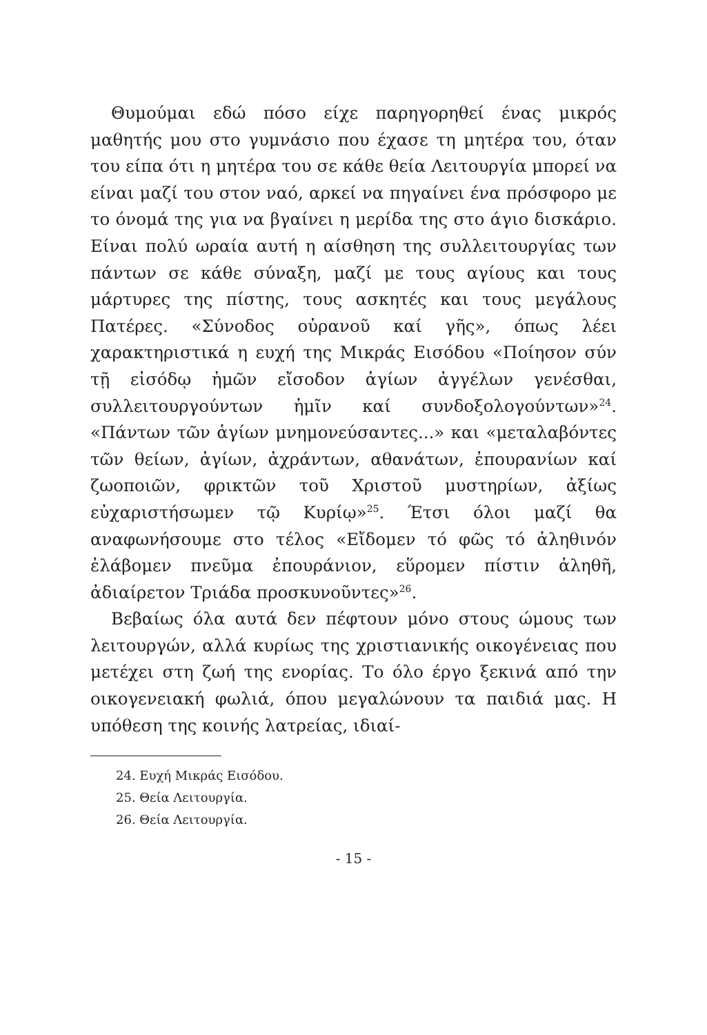Θυμούμαι εδώ πόσο είχε παρηγορηθεί ένας μικρός μαθητής μου στο γυμνάσιο που έχασε τη μητέρα του, όταν του είπα ότι η μητέρα του σε κάθε θεία Λειτουργία μπορεί να είναι μαζί του στον ναό, αρκεί να πηγαίνει ένα πρόσφορο με το όνομά της για να βγαίνει η μερίδα της στο άγιο δισκάριο. Είναι πολύ ωραία αυτή η αίσθηση της συλλειτουργίας των πάντων σε κάθε σύναξη, μαζί με τους αγίους και τους μάρτυρες της πίστης, τους ασκητές και τους μεγάλους Πατέρες. «Σύνοδος οὐρανοῦ καί γῆς», όπως λέει χαρακτηριστικά η ευχή της Μικράς Εισόδου «Ποίησον σύν τῇ εἰσόδῳ ἡμῶν εἴσοδον ἁγίων ἀγγέλων γενέσθαι, συλλειτουργούντων ἡμῖν καί συνδοξολογούντων»<sup>24</sup>. «Πάντων τῶν ἁγίων μνημονεύσαντες...» και «μεταλαβόντες τῶν θείων, ἁγίων, ἀχράντων, αθανάτων, ἐπουρανίων καί ζωοποιῶν, φρικτῶν τοῦ Χριστοῦ μυστηρίων, ἀξίως εὐχαριστήσωμεν τῷ Κυρίῳ»<sup>25</sup>. Έτσι όλοι μαζί θα αναφωνήσουμε στο τέλος «Εἴδομεν τό φῶς τό ἀληθινόν ἐλάβομεν πνεῦμα ἐπουράνιον, εὕρομεν πίστιν ἀληθῆ, ἀδιαίρετον Τριάδα προσκυνοῦντες»<sup>26</sup>.
Βεβαίως όλα αυτά δεν πέφτουν μόνο στους ώμους των λειτουργών, αλλά κυρίως της χριστιανικής οικογένειας που μετέχει στη ζωή της ενορίας. Το όλο έργο ξεκινά από την οικογενειακή φωλιά, όπου μεγαλώνουν τα παιδιά μας. Η υπόθεση της κοινής λατρείας, ιδιαί-
24. Ευχή Μικράς Εισόδου.
25. Θεία Λειτουργία.
26. Θεία Λειτουργία.
- 15 -